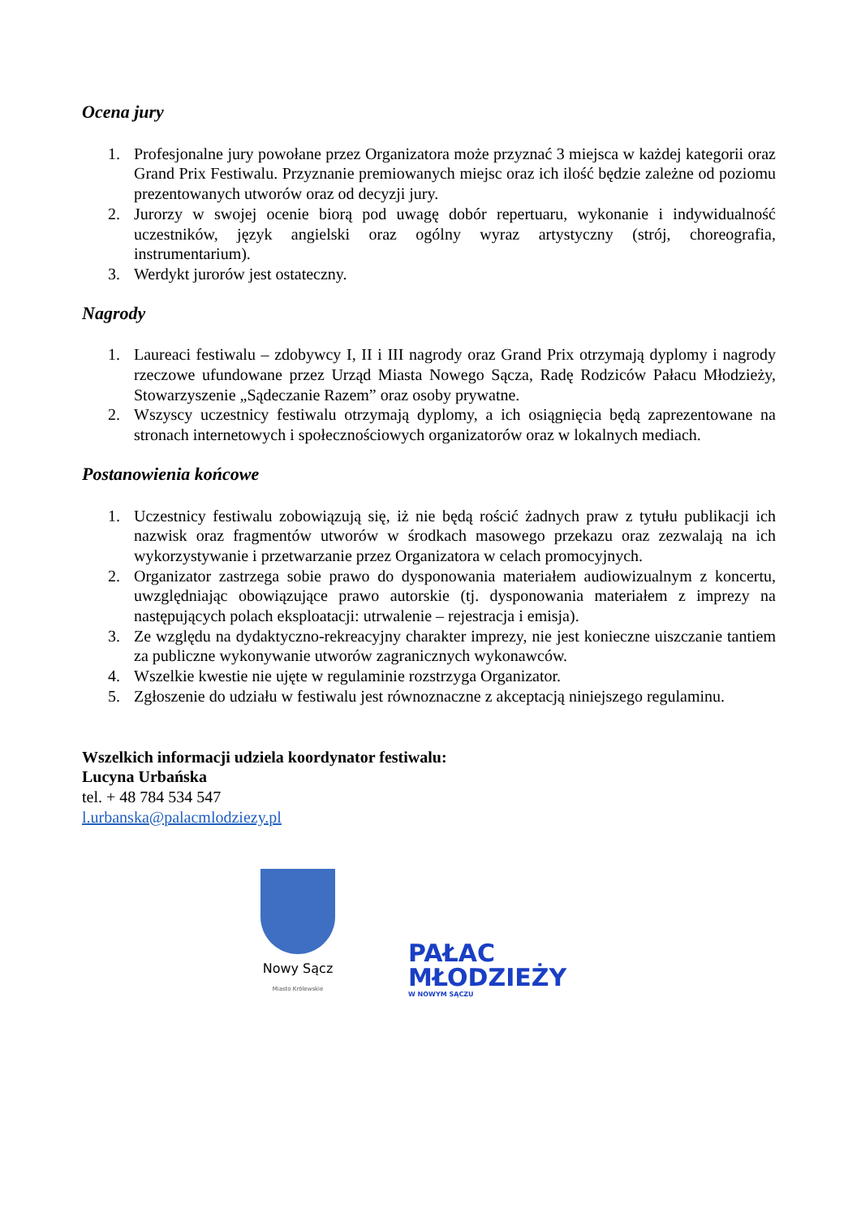Ocena jury
1. Profesjonalne jury powołane przez Organizatora może przyznać 3 miejsca w każdej kategorii oraz Grand Prix Festiwalu. Przyznanie premiowanych miejsc oraz ich ilość będzie zależne od poziomu prezentowanych utworów oraz od decyzji jury.
2. Jurorzy w swojej ocenie biorą pod uwagę dobór repertuaru, wykonanie i indywidualność uczestników, język angielski oraz ogólny wyraz artystyczny (strój, choreografia, instrumentarium).
3. Werdykt jurorów jest ostateczny.
Nagrody
1. Laureaci festiwalu – zdobywcy I, II i III nagrody oraz Grand Prix otrzymają dyplomy i nagrody rzeczowe ufundowane przez Urząd Miasta Nowego Sącza, Radę Rodziców Pałacu Młodzieży, Stowarzyszenie „Sądeczanie Razem” oraz osoby prywatne.
2. Wszyscy uczestnicy festiwalu otrzymają dyplomy, a ich osiągnięcia będą zaprezentowane na stronach internetowych i społecznościowych organizatorów oraz w lokalnych mediach.
Postanowienia końcowe
1. Uczestnicy festiwalu zobowiązują się, iż nie będą rościć żadnych praw z tytułu publikacji ich nazwisk oraz fragmentów utworów w środkach masowego przekazu oraz zezwalają na ich wykorzystywanie i przetwarzanie przez Organizatora w celach promocyjnych.
2. Organizator zastrzega sobie prawo do dysponowania materiałem audiowizualnym z koncertu, uwzględniając obowiązujące prawo autorskie (tj. dysponowania materiałem z imprezy na następujących polach eksploatacji: utrwalenie – rejestracja i emisja).
3. Ze względu na dydaktyczno-rekreacyjny charakter imprezy, nie jest konieczne uiszczanie tantiem za publiczne wykonywanie utworów zagranicznych wykonawców.
4. Wszelkie kwestie nie ujęte w regulaminie rozstrzyga Organizator.
5. Zgłoszenie do udziału w festiwalu jest równoznaczne z akceptacją niniejszego regulaminu.
Wszelkich informacji udziela koordynator festiwalu:
Lucyna Urbańska
tel. + 48 784 534 547
l.urbanska@palacmlodziezy.pl
Nowy Sącz
Miasto Królewskie
PAŁAC
MŁODZIEŻY
W NOWYM SĄCZU